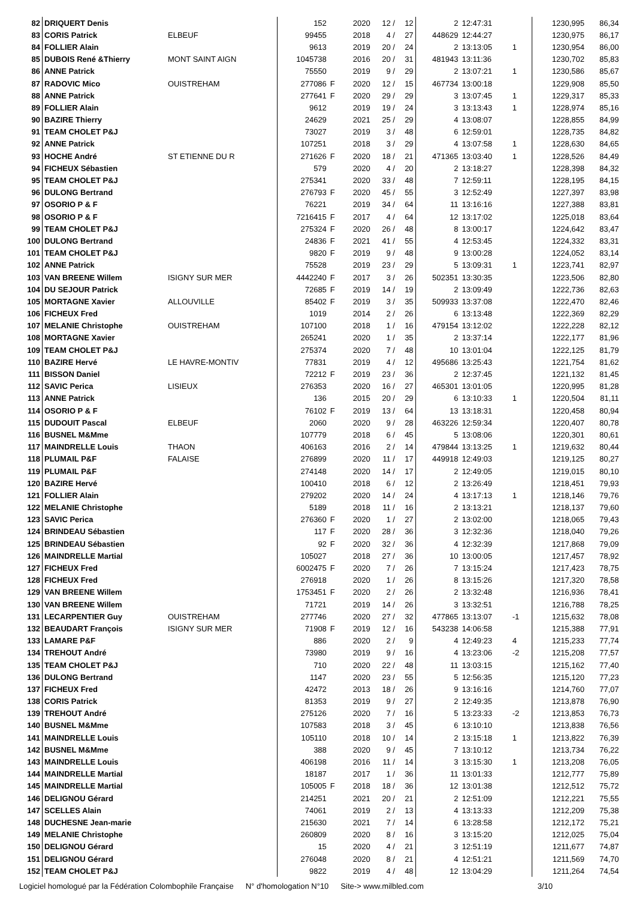| 82 | DRIQUERT Denis | | 152 | | 2020 | 12 / | 12 | 2 | 12:47:31 | | | 1230,995 | 86,34 |
| 83 | CORIS Patrick | ELBEUF | 99455 | | 2018 | 4 / | 27 | 448629 | 12:44:27 | | | 1230,975 | 86,17 |
| 84 | FOLLIER Alain | | 9613 | | 2019 | 20 / | 24 | 2 | 13:13:05 | 1 | | 1230,954 | 86,00 |
| 85 | DUBOIS René &Thierry | MONT SAINT AIGN | 1045738 | | 2016 | 20 / | 31 | 481943 | 13:11:36 | | | 1230,702 | 85,83 |
| 86 | ANNE Patrick | | 75550 | | 2019 | 9 / | 29 | 2 | 13:07:21 | 1 | | 1230,586 | 85,67 |
| 87 | RADOVIC Mico | OUISTREHAM | 277086 | F | 2020 | 12 / | 15 | 467734 | 13:00:18 | | | 1229,908 | 85,50 |
| 88 | ANNE Patrick | | 277641 | F | 2020 | 29 / | 29 | 3 | 13:07:45 | 1 | | 1229,317 | 85,33 |
| 89 | FOLLIER Alain | | 9612 | | 2019 | 19 / | 24 | 3 | 13:13:43 | 1 | | 1228,974 | 85,16 |
| 90 | BAZIRE Thierry | | 24629 | | 2021 | 25 / | 29 | 4 | 13:08:07 | | | 1228,855 | 84,99 |
| 91 | TEAM CHOLET P&J | | 73027 | | 2019 | 3 / | 48 | 6 | 12:59:01 | | | 1228,735 | 84,82 |
| 92 | ANNE Patrick | | 107251 | | 2018 | 3 / | 29 | 4 | 13:07:58 | 1 | | 1228,630 | 84,65 |
| 93 | HOCHE André | ST ETIENNE DU R | 271626 | F | 2020 | 18 / | 21 | 471365 | 13:03:40 | 1 | | 1228,526 | 84,49 |
| 94 | FICHEUX Sébastien | | 579 | | 2020 | 4 / | 20 | 2 | 13:18:27 | | | 1228,398 | 84,32 |
| 95 | TEAM CHOLET P&J | | 275341 | | 2020 | 33 / | 48 | 7 | 12:59:11 | | | 1228,195 | 84,15 |
| 96 | DULONG Bertrand | | 276793 | F | 2020 | 45 / | 55 | 3 | 12:52:49 | | | 1227,397 | 83,98 |
| 97 | OSORIO P & F | | 76221 | | 2019 | 34 / | 64 | 11 | 13:16:16 | | | 1227,388 | 83,81 |
| 98 | OSORIO P & F | | 7216415 | F | 2017 | 4 / | 64 | 12 | 13:17:02 | | | 1225,018 | 83,64 |
| 99 | TEAM CHOLET P&J | | 275324 | F | 2020 | 26 / | 48 | 8 | 13:00:17 | | | 1224,642 | 83,47 |
| 100 | DULONG Bertrand | | 24836 | F | 2021 | 41 / | 55 | 4 | 12:53:45 | | | 1224,332 | 83,31 |
| 101 | TEAM CHOLET P&J | | 9820 | F | 2019 | 9 / | 48 | 9 | 13:00:28 | | | 1224,052 | 83,14 |
| 102 | ANNE Patrick | | 75528 | | 2019 | 23 / | 29 | 5 | 13:09:31 | 1 | | 1223,741 | 82,97 |
| 103 | VAN BREENE Willem | ISIGNY SUR MER | 4442240 | F | 2017 | 3 / | 26 | 502351 | 13:30:35 | | | 1223,506 | 82,80 |
| 104 | DU SEJOUR Patrick | | 72685 | F | 2019 | 14 / | 19 | 2 | 13:09:49 | | | 1222,736 | 82,63 |
| 105 | MORTAGNE Xavier | ALLOUVILLE | 85402 | F | 2019 | 3 / | 35 | 509933 | 13:37:08 | | | 1222,470 | 82,46 |
| 106 | FICHEUX Fred | | 1019 | | 2014 | 2 / | 26 | 6 | 13:13:48 | | | 1222,369 | 82,29 |
| 107 | MELANIE Christophe | OUISTREHAM | 107100 | | 2018 | 1 / | 16 | 479154 | 13:12:02 | | | 1222,228 | 82,12 |
| 108 | MORTAGNE Xavier | | 265241 | | 2020 | 1 / | 35 | 2 | 13:37:14 | | | 1222,177 | 81,96 |
| 109 | TEAM CHOLET P&J | | 275374 | | 2020 | 7 / | 48 | 10 | 13:01:04 | | | 1222,125 | 81,79 |
| 110 | BAZIRE Hervé | LE HAVRE-MONTIV | 77831 | | 2019 | 4 / | 12 | 495686 | 13:25:43 | | | 1221,754 | 81,62 |
| 111 | BISSON Daniel | | 72212 | F | 2019 | 23 / | 36 | 2 | 12:37:45 | | | 1221,132 | 81,45 |
| 112 | SAVIC Perica | LISIEUX | 276353 | | 2020 | 16 / | 27 | 465301 | 13:01:05 | | | 1220,995 | 81,28 |
| 113 | ANNE Patrick | | 136 | | 2015 | 20 / | 29 | 6 | 13:10:33 | 1 | | 1220,504 | 81,11 |
| 114 | OSORIO P & F | | 76102 | F | 2019 | 13 / | 64 | 13 | 13:18:31 | | | 1220,458 | 80,94 |
| 115 | DUDOUIT Pascal | ELBEUF | 2060 | | 2020 | 9 / | 28 | 463226 | 12:59:34 | | | 1220,407 | 80,78 |
| 116 | BUSNEL M&Mme | | 107779 | | 2018 | 6 / | 45 | 5 | 13:08:06 | | | 1220,301 | 80,61 |
| 117 | MAINDRELLE Louis | THAON | 406163 | | 2016 | 2 / | 14 | 479844 | 13:13:25 | 1 | | 1219,632 | 80,44 |
| 118 | PLUMAIL P&F | FALAISE | 276899 | | 2020 | 11 / | 17 | 449918 | 12:49:03 | | | 1219,125 | 80,27 |
| 119 | PLUMAIL P&F | | 274148 | | 2020 | 14 / | 17 | 2 | 12:49:05 | | | 1219,015 | 80,10 |
| 120 | BAZIRE Hervé | | 100410 | | 2018 | 6 / | 12 | 2 | 13:26:49 | | | 1218,451 | 79,93 |
| 121 | FOLLIER Alain | | 279202 | | 2020 | 14 / | 24 | 4 | 13:17:13 | 1 | | 1218,146 | 79,76 |
| 122 | MELANIE Christophe | | 5189 | | 2018 | 11 / | 16 | 2 | 13:13:21 | | | 1218,137 | 79,60 |
| 123 | SAVIC Perica | | 276360 | F | 2020 | 1 / | 27 | 2 | 13:02:00 | | | 1218,065 | 79,43 |
| 124 | BRINDEAU Sébastien | | 117 | F | 2020 | 28 / | 36 | 3 | 12:32:36 | | | 1218,040 | 79,26 |
| 125 | BRINDEAU Sébastien | | 92 | F | 2020 | 32 / | 36 | 4 | 12:32:39 | | | 1217,868 | 79,09 |
| 126 | MAINDRELLE Martial | | 105027 | | 2018 | 27 / | 36 | 10 | 13:00:05 | | | 1217,457 | 78,92 |
| 127 | FICHEUX Fred | | 6002475 | F | 2020 | 7 / | 26 | 7 | 13:15:24 | | | 1217,423 | 78,75 |
| 128 | FICHEUX Fred | | 276918 | | 2020 | 1 / | 26 | 8 | 13:15:26 | | | 1217,320 | 78,58 |
| 129 | VAN BREENE Willem | | 1753451 | F | 2020 | 2 / | 26 | 2 | 13:32:48 | | | 1216,936 | 78,41 |
| 130 | VAN BREENE Willem | | 71721 | | 2019 | 14 / | 26 | 3 | 13:32:51 | | | 1216,788 | 78,25 |
| 131 | LECARPENTIER Guy | OUISTREHAM | 277746 | | 2020 | 27 / | 32 | 477865 | 13:13:07 | -1 | | 1215,632 | 78,08 |
| 132 | BEAUDART François | ISIGNY SUR MER | 71908 | F | 2019 | 12 / | 16 | 543238 | 14:06:58 | | | 1215,388 | 77,91 |
| 133 | LAMARE P&F | | 886 | | 2020 | 2 / | 9 | 4 | 12:49:23 | 4 | | 1215,233 | 77,74 |
| 134 | TREHOUT André | | 73980 | | 2019 | 9 / | 16 | 4 | 13:23:06 | -2 | | 1215,208 | 77,57 |
| 135 | TEAM CHOLET P&J | | 710 | | 2020 | 22 / | 48 | 11 | 13:03:15 | | | 1215,162 | 77,40 |
| 136 | DULONG Bertrand | | 1147 | | 2020 | 23 / | 55 | 5 | 12:56:35 | | | 1215,120 | 77,23 |
| 137 | FICHEUX Fred | | 42472 | | 2013 | 18 / | 26 | 9 | 13:16:16 | | | 1214,760 | 77,07 |
| 138 | CORIS Patrick | | 81353 | | 2019 | 9 / | 27 | 2 | 12:49:35 | | | 1213,878 | 76,90 |
| 139 | TREHOUT André | | 275126 | | 2020 | 7 / | 16 | 5 | 13:23:33 | -2 | | 1213,853 | 76,73 |
| 140 | BUSNEL M&Mme | | 107583 | | 2018 | 3 / | 45 | 6 | 13:10:10 | | | 1213,838 | 76,56 |
| 141 | MAINDRELLE Louis | | 105110 | | 2018 | 10 / | 14 | 2 | 13:15:18 | 1 | | 1213,822 | 76,39 |
| 142 | BUSNEL M&Mme | | 388 | | 2020 | 9 / | 45 | 7 | 13:10:12 | | | 1213,734 | 76,22 |
| 143 | MAINDRELLE Louis | | 406198 | | 2016 | 11 / | 14 | 3 | 13:15:30 | 1 | | 1213,208 | 76,05 |
| 144 | MAINDRELLE Martial | | 18187 | | 2017 | 1 / | 36 | 11 | 13:01:33 | | | 1212,777 | 75,89 |
| 145 | MAINDRELLE Martial | | 105005 | F | 2018 | 18 / | 36 | 12 | 13:01:38 | | | 1212,512 | 75,72 |
| 146 | DELIGNOU Gérard | | 214251 | | 2021 | 20 / | 21 | 2 | 12:51:09 | | | 1212,221 | 75,55 |
| 147 | SCELLES Alain | | 74061 | | 2019 | 2 / | 13 | 4 | 13:13:33 | | | 1212,209 | 75,38 |
| 148 | DUCHESNE Jean-marie | | 215630 | | 2021 | 7 / | 14 | 6 | 13:28:58 | | | 1212,172 | 75,21 |
| 149 | MELANIE Christophe | | 260809 | | 2020 | 8 / | 16 | 3 | 13:15:20 | | | 1212,025 | 75,04 |
| 150 | DELIGNOU Gérard | | 15 | | 2020 | 4 / | 21 | 3 | 12:51:19 | | | 1211,677 | 74,87 |
| 151 | DELIGNOU Gérard | | 276048 | | 2020 | 8 / | 21 | 4 | 12:51:21 | | | 1211,569 | 74,70 |
| 152 | TEAM CHOLET P&J | | 9822 | | 2019 | 4 / | 48 | 12 | 13:04:29 | | | 1211,264 | 74,54 |
Logiciel homologué par la Fédération Colombophile Française N° d'homologation N°10 Site-> www.milbled.com 3/10